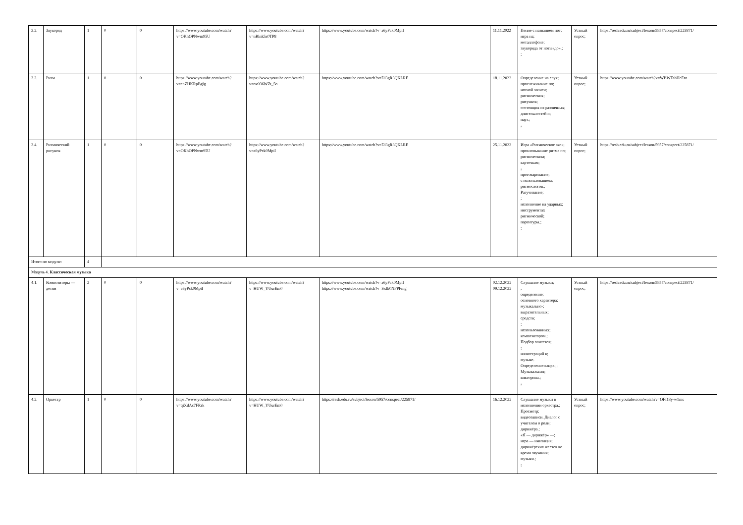| 3.2. | Звукоряд | 1 | 0 | 0 | https://www.youtube.com/watch?v=OKhOPNwm95U | https://www.youtube.com/watch?v=nRlnk5z0TP8 | https://www.youtube.com/watch?v=a6yPck0MpiI | 11.11.2022 | Пение с названием нот; игра на; металлофоне; звукоряда от ноты«до».; ; | Устный опрос; | https://resh.edu.ru/subject/lesson/5957/conspect/225871/ |
| 3.3. | Ритм | 1 | 0 | 0 | https://www.youtube.com/watch?v=enZHKRpBglg | https://www.youtube.com/watch?v=ov036WZt_5o | https://www.youtube.com/watch?v=Dl3gR3QKLRE | 18.11.2022 | Определение на слух; прослеживание по; нотной записи; ритмических; рисунков; состоящих из различных; длительностей и; пауз.; ; | Устный опрос; | https://www.youtube.com/watch?v=WBWTahHeEro |
| 3.4. | Ритмический рисунок | 1 | 0 | 0 | https://www.youtube.com/watch?v=OKhOPNwm95U | https://www.youtube.com/watch?v=a6yPck0MpiI | https://www.youtube.com/watch?v=Dl3gR3QKLRE | 25.11.2022 | Игра «Ритмическое эхо»; прохлопывание ритма по; ритмическим; карточкам; ; проговаривание; с использованием; ритмослогов.; Разучивание; ; исполнение на ударных; инструментах ритмической; партитуры.; ; | Устный опрос; | https://resh.edu.ru/subject/lesson/5957/conspect/225871/ |
| Итого по модулю | | 4 | | | | | | | | | |
| Модуль 4. Классическая музыка | | | | | | | | | | | |
| 4.1. | Композиторы — детям | 2 | 0 | 0 | https://www.youtube.com/watch?v=a6yPck0MpiI | https://www.youtube.com/watch?v=HUW_YUurEm0 | https://www.youtube.com/watch?v=a6yPck0MpiI https://www.youtube.com/watch?v=Sxfk0NFPFmg | 02.12.2022 09.12.2022 | Слушание музыки; ; определение; основного характера; музыкально-; выразительных; средств; ; использованных; композитором.; Подбор эпитетов; ; иллюстраций к; музыке. Определениежанра.;; Музыкальная; викторина.; ; | Устный опрос; | https://resh.edu.ru/subject/lesson/5957/conspect/225871/ |
| 4.2. | Оркестр | 1 | 0 | 0 | https://www.youtube.com/watch?v=qiXdAc7FRrk | https://www.youtube.com/watch?v=HUW_YUurEm0 | https://resh.edu.ru/subject/lesson/5957/conspect/225871/ | 16.12.2022 | Слушание музыки в исполнении оркестра.; Просмотр; видеозаписи. Диалог с учителем о роли; дирижёра.; «Я — дирижёр» —; игра — имитация; дирижёрских жестов во время звучания; музыки.; ; | Устный опрос; | https://www.youtube.com/watch?v=OFf18y-w1ms |